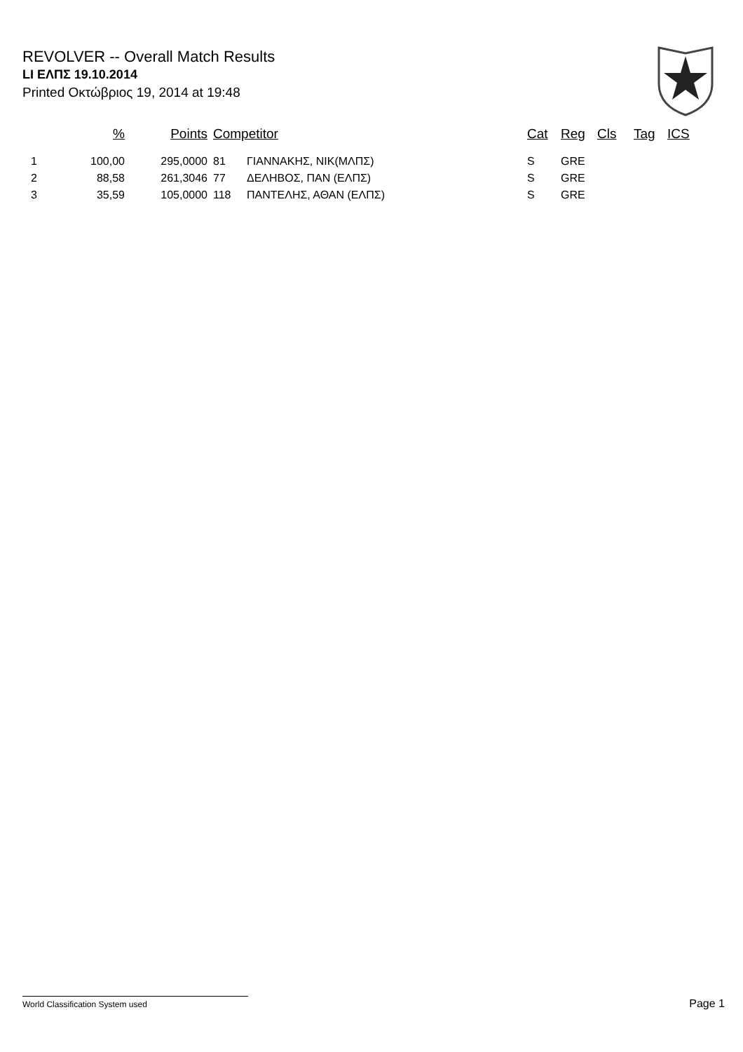REVOLVER -- Overall Match Results
LI ΕΛΠΣ 19.10.2014
Printed Οκτώβριος 19, 2014 at 19:48
| | % | Points | Competitor | | Cat | Reg | Cls | Tag | ICS |
| --- | --- | --- | --- | --- | --- | --- | --- | --- | --- |
| 1 | 100,00 | 295,0000 | 81 | ΓΙΑΝΝΑΚΗΣ, ΝΙΚ(ΜΛΠΣ) | S | GRE | | | |
| 2 | 88,58 | 261,3046 | 77 | ΔΕΛΗΒΟΣ, ΠΑΝ (ΕΛΠΣ) | S | GRE | | | |
| 3 | 35,59 | 105,0000 | 118 | ΠΑΝΤΕΛΗΣ, ΑΘΑΝ (ΕΛΠΣ) | S | GRE | | | |
World Classification System used Page 1